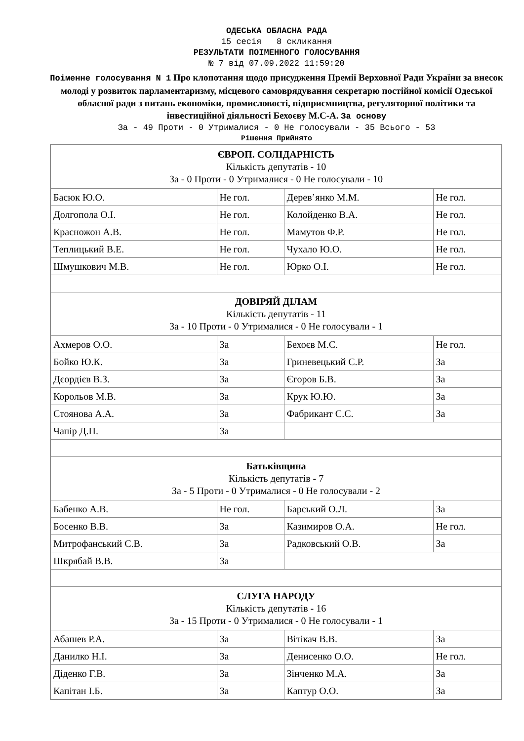ОДЕСЬКА ОБЛАСНА РАДА
15 сесія 8 скликання
РЕЗУЛЬТАТИ ПОІМЕННОГО ГОЛОСУВАННЯ
№ 7 від 07.09.2022 11:59:20
Поіменне голосування N 1 Про клопотання щодо присудження Премії Верховної Ради України за внесок молоді у розвиток парламентаризму, місцевого самоврядування секретарю постійної комісії Одеської обласної ради з питань економіки, промисловості, підприємництва, регуляторної політики та інвестиційної діяльності Бехоєву М.С-А. За основу
За - 49 Проти - 0 Утрималися - 0 Не голосували - 35 Всього - 53
Рішення Прийнято
| ЄВРОП. СОЛІДАРНІСТЬ Кількість депутатів - 10 За - 0 Проти - 0 Утрималися - 0 Не голосували - 10 | | | |
| Басюк Ю.О. | Не гол. | Дерев’янко М.М. | Не гол. |
| Долгопола О.І. | Не гол. | Колойденко В.А. | Не гол. |
| Красножон А.В. | Не гол. | Мамутов Ф.Р. | Не гол. |
| Теплицький В.Е. | Не гол. | Чухало Ю.О. | Не гол. |
| Шмушкович М.В. | Не гол. | Юрко О.І. | Не гол. |
| ДОВІРЯЙ ДІЛАМ Кількість депутатів - 11 За - 10 Проти - 0 Утрималися - 0 Не голосували - 1 | | | |
| Ахмеров О.О. | За | Бехоєв М.С. | Не гол. |
| Бойко Ю.К. | За | Гриневецький С.Р. | За |
| Дєордієв В.З. | За | Єгоров Б.В. | За |
| Корольов М.В. | За | Крук Ю.Ю. | За |
| Стоянова А.А. | За | Фабрикант С.С. | За |
| Чапір Д.П. | За | | |
| Батьківщина Кількість депутатів - 7 За - 5 Проти - 0 Утрималися - 0 Не голосували - 2 | | | |
| Бабенко А.В. | Не гол. | Барський О.Л. | За |
| Босенко В.В. | За | Казимиров О.А. | Не гол. |
| Митрофанський С.В. | За | Радковський О.В. | За |
| Шкрябай В.В. | За | | |
| СЛУГА НАРОДУ Кількість депутатів - 16 За - 15 Проти - 0 Утрималися - 0 Не голосували - 1 | | | |
| Абашев Р.А. | За | Вітікач В.В. | За |
| Данилко Н.І. | За | Денисенко О.О. | Не гол. |
| Діденко Г.В. | За | Зінченко М.А. | За |
| Капітан І.Б. | За | Каптур О.О. | За |